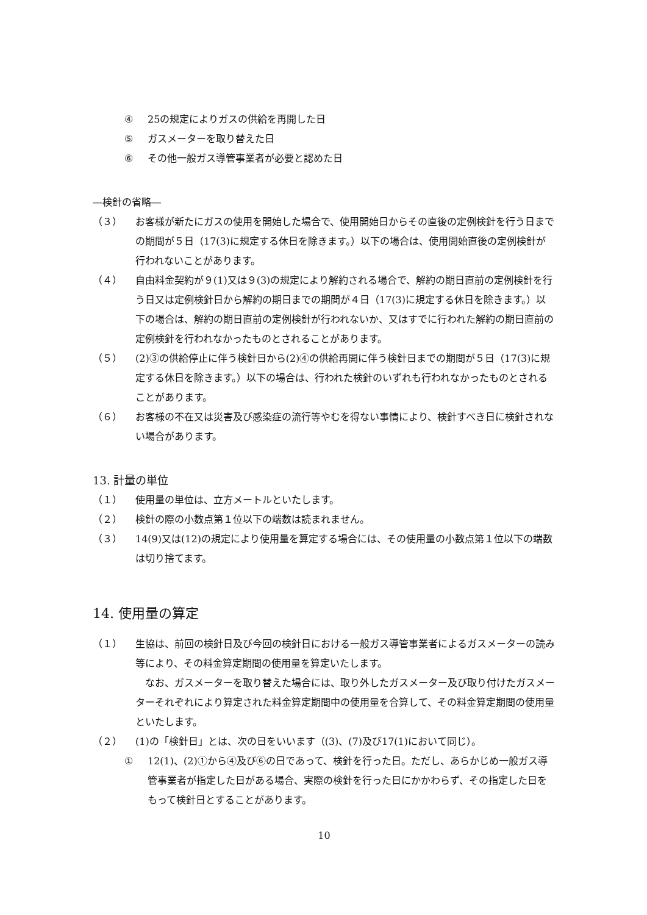④ 25の規定によりガスの供給を再開した日
⑤ ガスメーターを取り替えた日
⑥ その他一般ガス導管事業者が必要と認めた日
―検針の省略―
（３） お客様が新たにガスの使用を開始した場合で、使用開始日からその直後の定例検針を行う日までの期間が５日（17(3)に規定する休日を除きます。）以下の場合は、使用開始直後の定例検針が行われないことがあります。
（４） 自由料金契約が９(1)又は９(3)の規定により解約される場合で、解約の期日直前の定例検針を行う日又は定例検針日から解約の期日までの期間が４日（17(3)に規定する休日を除きます。）以下の場合は、解約の期日直前の定例検針が行われないか、又はすでに行われた解約の期日直前の定例検針を行われなかったものとされることがあります。
（５） (2)③の供給停止に伴う検針日から(2)④の供給再開に伴う検針日までの期間が５日（17(3)に規定する休日を除きます。）以下の場合は、行われた検針のいずれも行われなかったものとされることがあります。
（６） お客様の不在又は災害及び感染症の流行等やむを得ない事情により、検針すべき日に検針されない場合があります。
13. 計量の単位
（１） 使用量の単位は、立方メートルといたします。
（２） 検針の際の小数点第１位以下の端数は読まれません。
（３） 14(9)又は(12)の規定により使用量を算定する場合には、その使用量の小数点第１位以下の端数は切り捨てます。
14. 使用量の算定
（１） 生協は、前回の検針日及び今回の検針日における一般ガス導管事業者によるガスメーターの読み等により、その料金算定期間の使用量を算定いたします。
　なお、ガスメーターを取り替えた場合には、取り外したガスメーター及び取り付けたガスメーターそれぞれにより算定された料金算定期間中の使用量を合算して、その料金算定期間の使用量といたします。
（２） (1)の「検針日」とは、次の日をいいます（(3)、(7)及び17(1)において同じ）。
① 12(1)、(2)①から④及び⑥の日であって、検針を行った日。ただし、あらかじめ一般ガス導管事業者が指定した日がある場合、実際の検針を行った日にかかわらず、その指定した日をもって検針日とすることがあります。
10